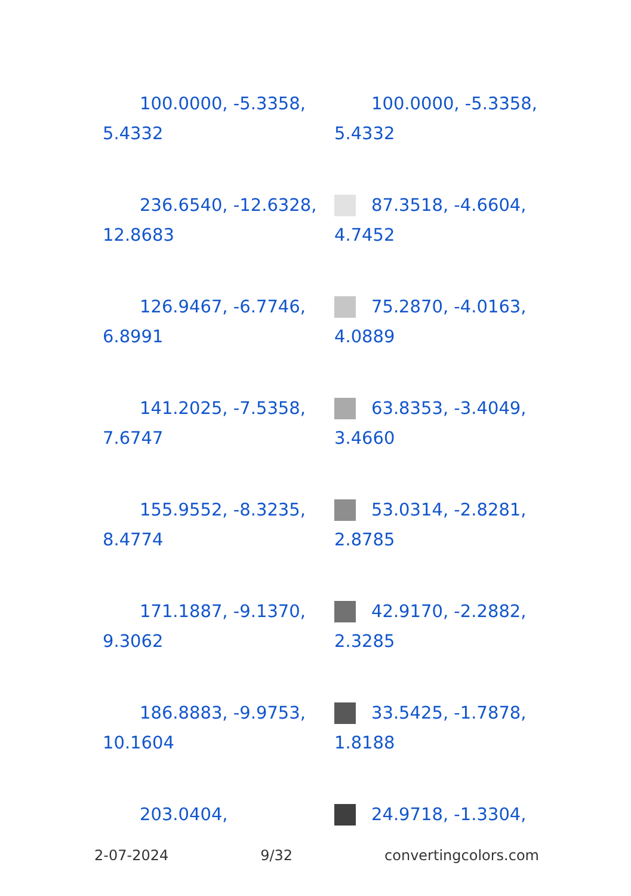100.0000, -5.3358, 5.4332
100.0000, -5.3358, 5.4332
236.6540, -12.6328, 12.8683
87.3518, -4.6604, 4.7452
126.9467, -6.7746, 6.8991
75.2870, -4.0163, 4.0889
141.2025, -7.5358, 7.6747
63.8353, -3.4049, 3.4660
155.9552, -8.3235, 8.4774
53.0314, -2.8281, 2.8785
171.1887, -9.1370, 9.3062
42.9170, -2.2882, 2.3285
186.8883, -9.9753, 10.1604
33.5425, -1.7878, 1.8188
203.0404,
24.9718, -1.3304,
2-07-2024 9/32 convertingcolors.com